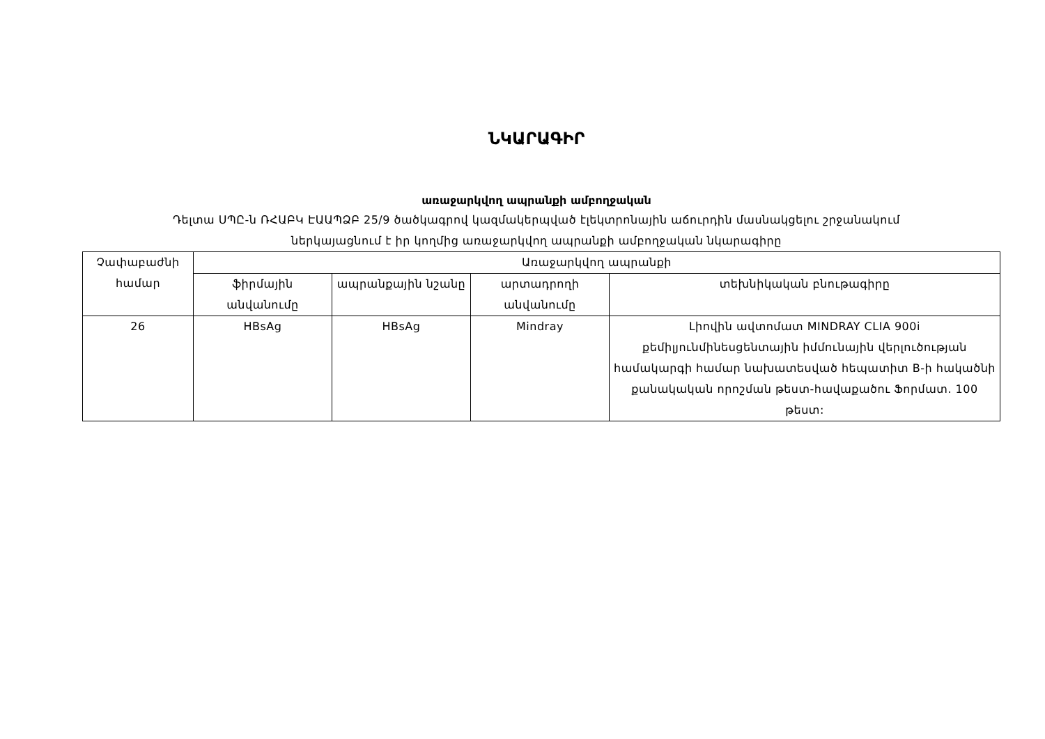ՆԿԱՐԱԳԻՐ
առաջարկվող ապրանքի ամբողջական
Դելտա ՍՊԸ-ն ՌՀԱԲԿ ԷԱԱՊՁԲ 25/9 ծածկագրով կազմակերպված էլեկտրոնային աճուրդին մասնակցելու շրջանակում
ներկայացնում է իր կողմից առաջարկվող ապրանքի ամբողջական նկարագիրը
| Չափաբաժնի համար | Առաջարկվող ապրանքի | | | |
| --- | --- | --- | --- | --- |
| | ֆիրմային անվանումը | ապրանքային նշանը | արտադրողի անվանումը | տեխնիկական բնութագիրը |
| 26 | HBsAg | HBsAg | Mindray | Լիովին ավտոմատ MINDRAY CLIA 900i քեմիլյունմինեսցենտային իմմունային վերլուծության համակարգի համար նախատեսված հեպատիտ B-ի հակածնի քանակական որոշման թեստ-հավաքածու Ֆորմատ. 100 թեստ: |